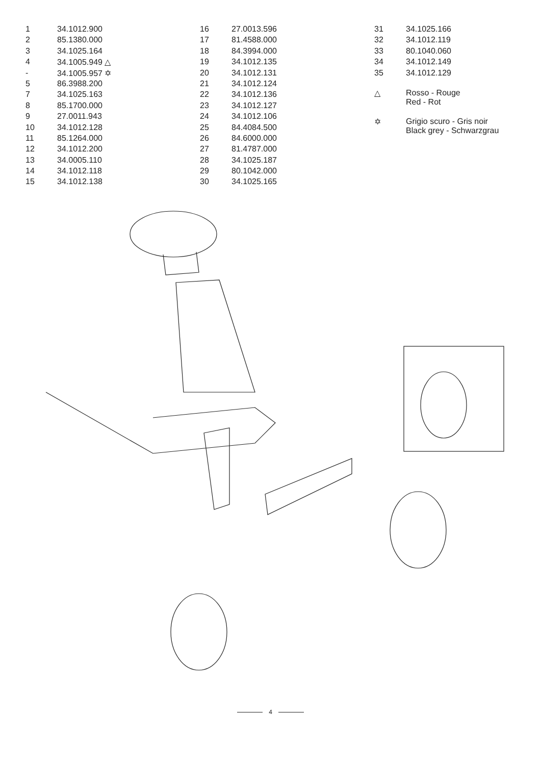| 1 | 34.1012.900 |
| 2 | 85.1380.000 |
| 3 | 34.1025.164 |
| 4 | 34.1005.949 △ |
| - | 34.1005.957 ✡ |
| 5 | 86.3988.200 |
| 7 | 34.1025.163 |
| 8 | 85.1700.000 |
| 9 | 27.0011.943 |
| 10 | 34.1012.128 |
| 11 | 85.1264.000 |
| 12 | 34.1012.200 |
| 13 | 34.0005.110 |
| 14 | 34.1012.118 |
| 15 | 34.1012.138 |
| 16 | 27.0013.596 |
| 17 | 81.4588.000 |
| 18 | 84.3994.000 |
| 19 | 34.1012.135 |
| 20 | 34.1012.131 |
| 21 | 34.1012.124 |
| 22 | 34.1012.136 |
| 23 | 34.1012.127 |
| 24 | 34.1012.106 |
| 25 | 84.4084.500 |
| 26 | 84.6000.000 |
| 27 | 81.4787.000 |
| 28 | 34.1025.187 |
| 29 | 80.1042.000 |
| 30 | 34.1025.165 |
| 31 | 34.1025.166 |
| 32 | 34.1012.119 |
| 33 | 80.1040.060 |
| 34 | 34.1012.149 |
| 35 | 34.1012.129 |
△ Rosso - Rouge
Red - Rot
✡ Grigio scuro - Gris noir
Black grey - Schwarzgrau
4